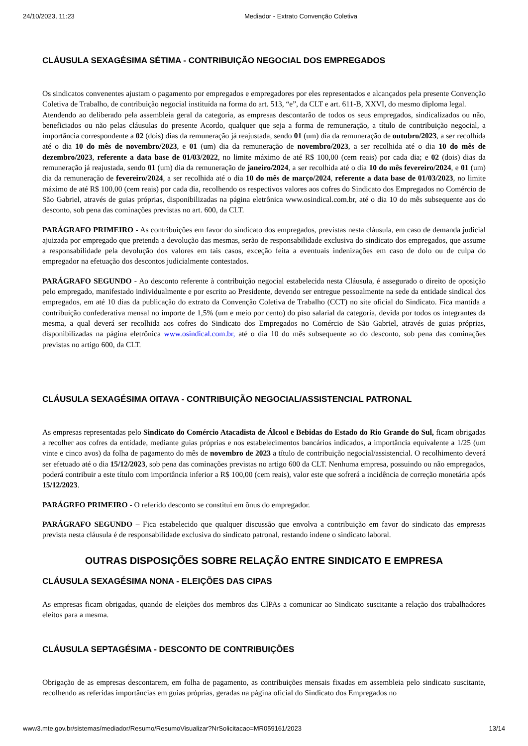24/10/2023, 11:23 Mediador - Extrato Convenção Coletiva
CLÁUSULA SEXAGÉSIMA SÉTIMA - CONTRIBUIÇÃO NEGOCIAL DOS EMPREGADOS
Os sindicatos convenentes ajustam o pagamento por empregados e empregadores por eles representados e alcançados pela presente Convenção Coletiva de Trabalho, de contribuição negocial instituída na forma do art. 513, “e”, da CLT e art. 611-B, XXVI, do mesmo diploma legal.
Atendendo ao deliberado pela assembleia geral da categoria, as empresas descontarão de todos os seus empregados, sindicalizados ou não, beneficiados ou não pelas cláusulas do presente Acordo, qualquer que seja a forma de remuneração, a título de contribuição negocial, a importância correspondente a 02 (dois) dias da remuneração já reajustada, sendo 01 (um) dia da remuneração de outubro/2023, a ser recolhida até o dia 10 do mês de novembro/2023, e 01 (um) dia da remuneração de novembro/2023, a ser recolhida até o dia 10 do mês de dezembro/2023, referente a data base de 01/03/2022, no limite máximo de até R$ 100,00 (cem reais) por cada dia; e 02 (dois) dias da remuneração já reajustada, sendo 01 (um) dia da remuneração de janeiro/2024, a ser recolhida até o dia 10 do mês fevereiro/2024, e 01 (um) dia da remuneração de fevereiro/2024, a ser recolhida até o dia 10 do mês de março/2024, referente a data base de 01/03/2023, no limite máximo de até R$ 100,00 (cem reais) por cada dia, recolhendo os respectivos valores aos cofres do Sindicato dos Empregados no Comércio de São Gabriel, através de guias próprias, disponibilizadas na página eletrônica www.osindical.com.br, até o dia 10 do mês subsequente aos do desconto, sob pena das cominações previstas no art. 600, da CLT.
PARÁGRAFO PRIMEIRO - As contribuições em favor do sindicato dos empregados, previstas nesta cláusula, em caso de demanda judicial ajuizada por empregado que pretenda a devolução das mesmas, serão de responsabilidade exclusiva do sindicato dos empregados, que assume a responsabilidade pela devolução dos valores em tais casos, exceção feita a eventuais indenizações em caso de dolo ou de culpa do empregador na efetuação dos descontos judicialmente contestados.
PARÁGRAFO SEGUNDO - Ao desconto referente à contribuição negocial estabelecida nesta Cláusula, é assegurado o direito de oposição pelo empregado, manifestado individualmente e por escrito ao Presidente, devendo ser entregue pessoalmente na sede da entidade sindical dos empregados, em até 10 dias da publicação do extrato da Convenção Coletiva de Trabalho (CCT) no site oficial do Sindicato. Fica mantida a contribuição confederativa mensal no importe de 1,5% (um e meio por cento) do piso salarial da categoria, devida por todos os integrantes da mesma, a qual deverá ser recolhida aos cofres do Sindicato dos Empregados no Comércio de São Gabriel, através de guias próprias, disponibilizadas na página eletrônica www.osindical.com.br, até o dia 10 do mês subsequente ao do desconto, sob pena das cominações previstas no artigo 600, da CLT.
CLÁUSULA SEXAGÉSIMA OITAVA - CONTRIBUIÇÃO NEGOCIAL/ASSISTENCIAL PATRONAL
As empresas representadas pelo Sindicato do Comércio Atacadista de Álcool e Bebidas do Estado do Rio Grande do Sul, ficam obrigadas a recolher aos cofres da entidade, mediante guias próprias e nos estabelecimentos bancários indicados, a importância equivalente a 1/25 (um vinte e cinco avos) da folha de pagamento do mês de novembro de 2023 a título de contribuição negocial/assistencial. O recolhimento deverá ser efetuado até o dia 15/12/2023, sob pena das cominações previstas no artigo 600 da CLT. Nenhuma empresa, possuindo ou não empregados, poderá contribuir a este título com importância inferior a R$ 100,00 (cem reais), valor este que sofrerá a incidência de correção monetária após 15/12/2023.
PARÁGRFO PRIMEIRO - O referido desconto se constitui em ônus do empregador.
PARÁGRAFO SEGUNDO – Fica estabelecido que qualquer discussão que envolva a contribuição em favor do sindicato das empresas prevista nesta cláusula é de responsabilidade exclusiva do sindicato patronal, restando indene o sindicato laboral.
OUTRAS DISPOSIÇÕES SOBRE RELAÇÃO ENTRE SINDICATO E EMPRESA
CLÁUSULA SEXAGÉSIMA NONA - ELEIÇÕES DAS CIPAS
As empresas ficam obrigadas, quando de eleições dos membros das CIPAs a comunicar ao Sindicato suscitante a relação dos trabalhadores eleitos para a mesma.
CLÁUSULA SEPTAGÉSIMA - DESCONTO DE CONTRIBUIÇÕES
Obrigação de as empresas descontarem, em folha de pagamento, as contribuições mensais fixadas em assembleia pelo sindicato suscitante, recolhendo as referidas importâncias em guias próprias, geradas na página oficial do Sindicato dos Empregados no
www3.mte.gov.br/sistemas/mediador/Resumo/ResumoVisualizar?NrSolicitacao=MR059161/2023 13/14